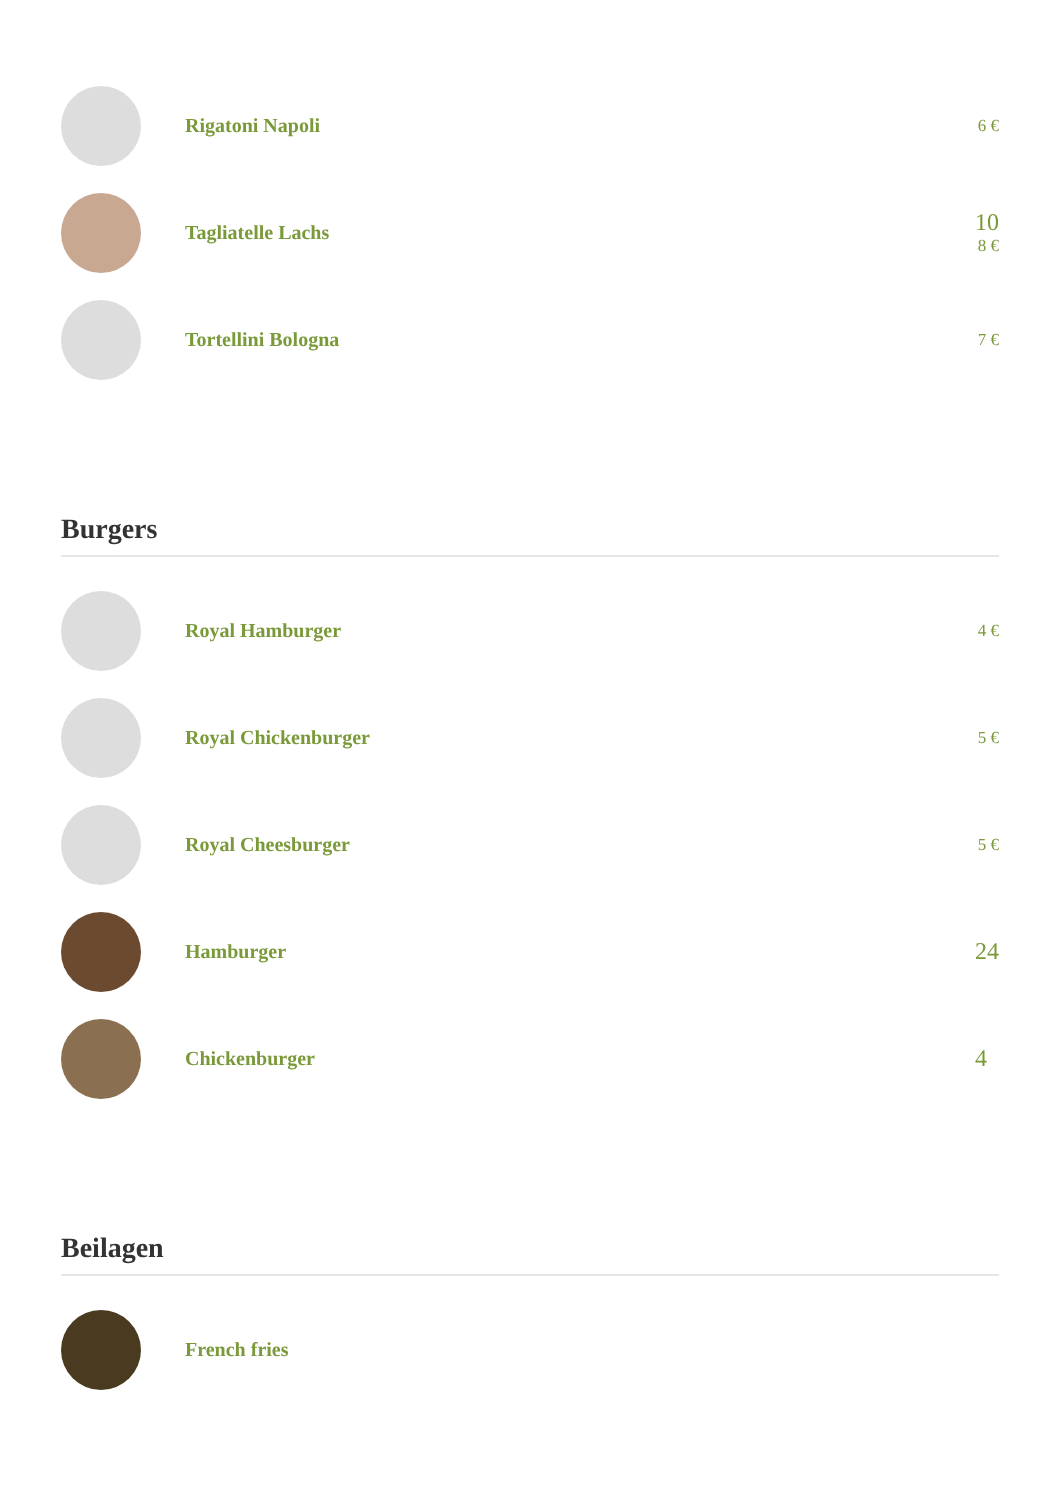Rigatoni Napoli
6 €
Tagliatelle Lachs
10
8 €
Tortellini Bologna
7 €
Burgers
Royal Hamburger
4 €
Royal Chickenburger
5 €
Royal Cheesburger
5 €
Hamburger
24
Chickenburger
4
Beilagen
French fries